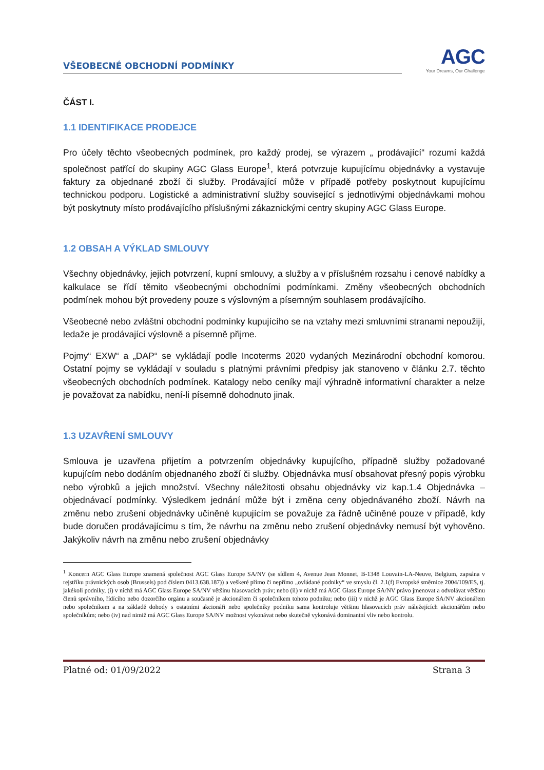VŠEOBECNÉ OBCHODNÍ PODMÍNKY
AGC
Your Dreams, Our Challenge
ČÁST I.
1.1 IDENTIFIKACE PRODEJCE
Pro účely těchto všeobecných podmínek, pro každý prodej, se výrazem „ prodávající“ rozumí každá společnost patřící do skupiny AGC Glass Europe<sup>1</sup>, která potvrzuje kupujícímu objednávky a vystavuje faktury za objednané zboží či služby. Prodávající může v případě potřeby poskytnout kupujícímu technickou podporu. Logistické a administrativní služby související s jednotlivými objednávkami mohou být poskytnuty místo prodávajícího příslušnými zákaznickými centry skupiny AGC Glass Europe.
1.2 OBSAH A VÝKLAD SMLOUVY
Všechny objednávky, jejich potvrzení, kupní smlouvy, a služby a v příslušném rozsahu i cenové nabídky a kalkulace se řídí těmito všeobecnými obchodními podmínkami. Změny všeobecných obchodních podmínek mohou být provedeny pouze s výslovným a písemným souhlasem prodávajícího.
Všeobecné nebo zvláštní obchodní podmínky kupujícího se na vztahy mezi smluvními stranami nepoužijí, ledaže je prodávající výslovně a písemně přijme.
Pojmy“ EXW“ a „DAP“ se vykládají podle Incoterms 2020 vydaných Mezinárodní obchodní komorou. Ostatní pojmy se vykládají v souladu s platnými právními předpisy jak stanoveno v článku 2.7. těchto všeobecných obchodních podmínek. Katalogy nebo ceníky mají výhradně informativní charakter a nelze je považovat za nabídku, není-li písemně dohodnuto jinak.
1.3 UZAVŘENÍ SMLOUVY
Smlouva je uzavřena přijetím a potvrzením objednávky kupujícího, případně služby požadované kupujícím nebo dodáním objednaného zboží či služby. Objednávka musí obsahovat přesný popis výrobku nebo výrobků a jejich množství. Všechny náležitosti obsahu objednávky viz kap.1.4 Objednávka – objednávací podmínky. Výsledkem jednání může být i změna ceny objednávaného zboží. Návrh na změnu nebo zrušení objednávky učiněné kupujícím se považuje za řádně učiněné pouze v případě, kdy bude doručen prodávajícímu s tím, že návrhu na změnu nebo zrušení objednávky nemusí být vyhověno. Jakýkoliv návrh na změnu nebo zrušení objednávky
<sup>1</sup> Koncern AGC Glass Europe znamená společnost AGC Glass Europe SA/NV (se sídlem 4, Avenue Jean Monnet, B-1348 Louvain-LA-Neuve, Belgium, zapsána v rejstříku právnických osob (Brussels) pod číslem 0413.638.187)) a veškeré přímo či nepřímo „ovládané podniky“ ve smyslu čl. 2.1(f) Evropské směrnice 2004/109/ES, tj. jakékoli podniky, (i) v nichž má AGC Glass Europe SA/NV většinu hlasovacích práv; nebo (ii) v nichž má AGC Glass Europe SA/NV právo jmenovat a odvolávat většinu členů správního, řídícího nebo dozorčího orgánu a současně je akcionářem či společníkem tohoto podniku; nebo (iii) v nichž je AGC Glass Europe SA/NV akcionářem nebo společníkem a na základě dohody s ostatními akcionáři nebo společníky podniku sama kontroluje většinu hlasovacích práv náležejících akcionářům nebo společníkům; nebo (iv) nad nimiž má AGC Glass Europe SA/NV možnost vykonávat nebo skutečně vykonává dominantní vliv nebo kontrolu.
Platné od: 01/09/2022 Strana 3